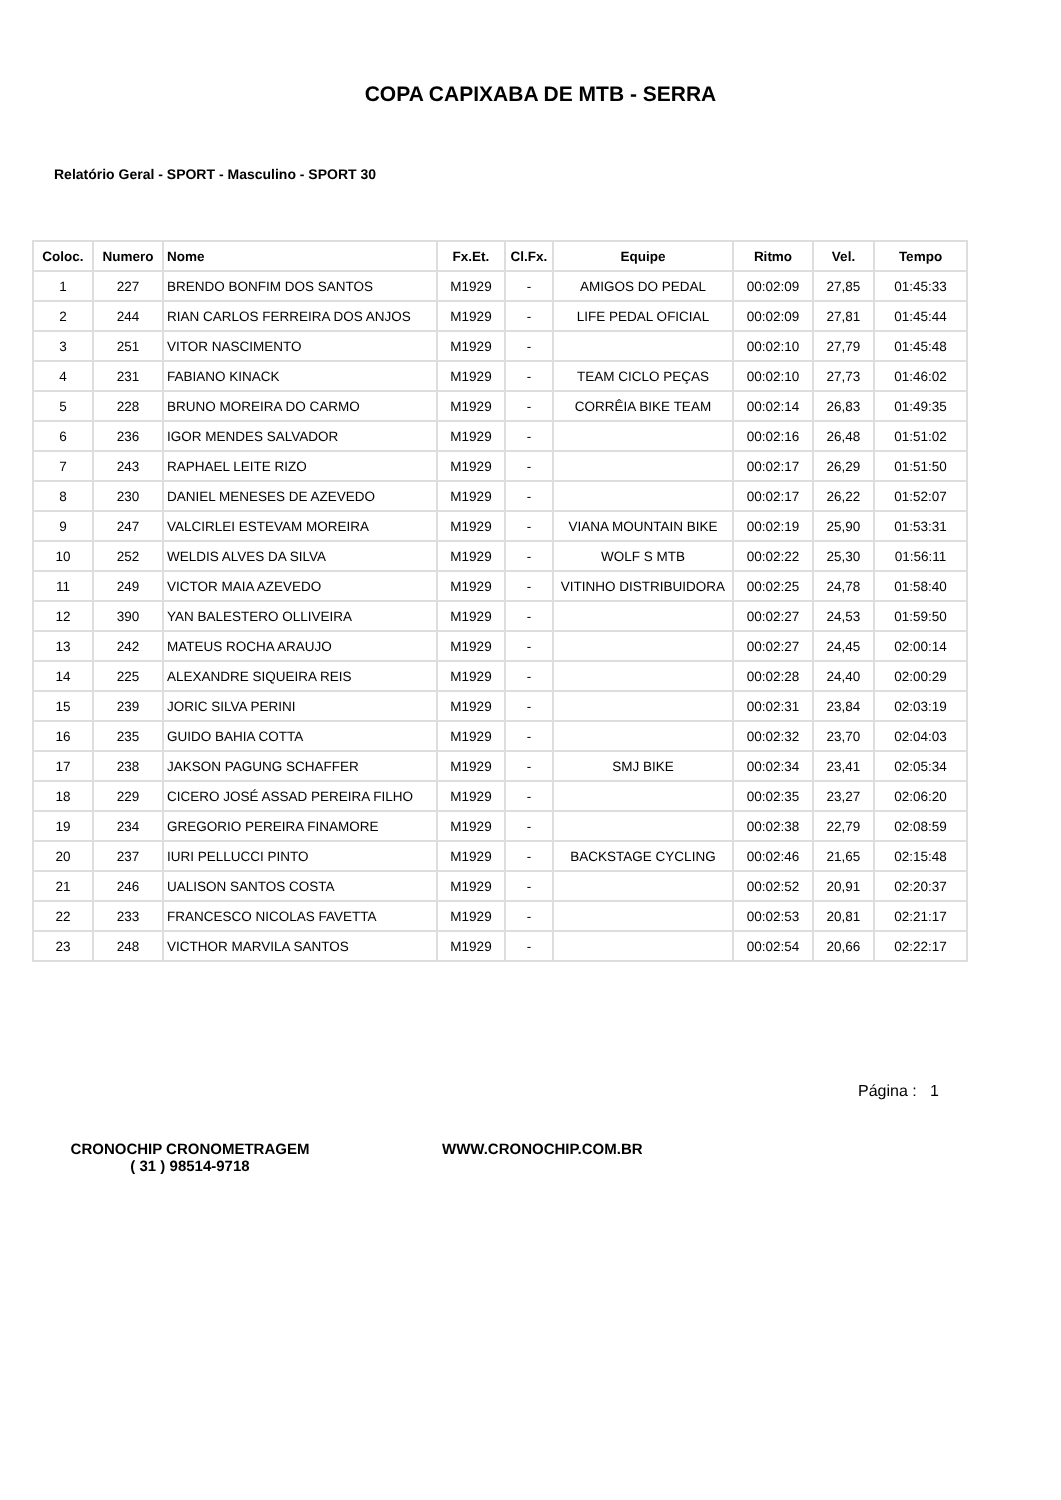COPA CAPIXABA DE MTB - SERRA
Relatório Geral - SPORT - Masculino - SPORT 30
| Coloc. | Numero | Nome | Fx.Et. | Cl.Fx. | Equipe | Ritmo | Vel. | Tempo |
| --- | --- | --- | --- | --- | --- | --- | --- | --- |
| 1 | 227 | BRENDO BONFIM DOS SANTOS | M1929 | - | AMIGOS DO PEDAL | 00:02:09 | 27,85 | 01:45:33 |
| 2 | 244 | RIAN CARLOS FERREIRA DOS ANJOS | M1929 | - | LIFE PEDAL OFICIAL | 00:02:09 | 27,81 | 01:45:44 |
| 3 | 251 | VITOR NASCIMENTO | M1929 | - | | 00:02:10 | 27,79 | 01:45:48 |
| 4 | 231 | FABIANO KINACK | M1929 | - | TEAM CICLO PEÇAS | 00:02:10 | 27,73 | 01:46:02 |
| 5 | 228 | BRUNO MOREIRA DO CARMO | M1929 | - | CORRÊIA BIKE TEAM | 00:02:14 | 26,83 | 01:49:35 |
| 6 | 236 | IGOR MENDES SALVADOR | M1929 | - | | 00:02:16 | 26,48 | 01:51:02 |
| 7 | 243 | RAPHAEL LEITE RIZO | M1929 | - | | 00:02:17 | 26,29 | 01:51:50 |
| 8 | 230 | DANIEL MENESES DE AZEVEDO | M1929 | - | | 00:02:17 | 26,22 | 01:52:07 |
| 9 | 247 | VALCIRLEI ESTEVAM MOREIRA | M1929 | - | VIANA MOUNTAIN BIKE | 00:02:19 | 25,90 | 01:53:31 |
| 10 | 252 | WELDIS ALVES DA SILVA | M1929 | - | WOLF S MTB | 00:02:22 | 25,30 | 01:56:11 |
| 11 | 249 | VICTOR MAIA AZEVEDO | M1929 | - | VITINHO DISTRIBUIDORA | 00:02:25 | 24,78 | 01:58:40 |
| 12 | 390 | YAN BALESTERO OLLIVEIRA | M1929 | - | | 00:02:27 | 24,53 | 01:59:50 |
| 13 | 242 | MATEUS ROCHA ARAUJO | M1929 | - | | 00:02:27 | 24,45 | 02:00:14 |
| 14 | 225 | ALEXANDRE SIQUEIRA REIS | M1929 | - | | 00:02:28 | 24,40 | 02:00:29 |
| 15 | 239 | JORIC SILVA PERINI | M1929 | - | | 00:02:31 | 23,84 | 02:03:19 |
| 16 | 235 | GUIDO BAHIA COTTA | M1929 | - | | 00:02:32 | 23,70 | 02:04:03 |
| 17 | 238 | JAKSON PAGUNG SCHAFFER | M1929 | - | SMJ BIKE | 00:02:34 | 23,41 | 02:05:34 |
| 18 | 229 | CICERO JOSÉ ASSAD PEREIRA FILHO | M1929 | - | | 00:02:35 | 23,27 | 02:06:20 |
| 19 | 234 | GREGORIO PEREIRA FINAMORE | M1929 | - | | 00:02:38 | 22,79 | 02:08:59 |
| 20 | 237 | IURI PELLUCCI PINTO | M1929 | - | BACKSTAGE CYCLING | 00:02:46 | 21,65 | 02:15:48 |
| 21 | 246 | UALISON SANTOS COSTA | M1929 | - | | 00:02:52 | 20,91 | 02:20:37 |
| 22 | 233 | FRANCESCO NICOLAS FAVETTA | M1929 | - | | 00:02:53 | 20,81 | 02:21:17 |
| 23 | 248 | VICTHOR MARVILA SANTOS | M1929 | - | | 00:02:54 | 20,66 | 02:22:17 |
Página : 1
CRONOCHIP CRONOMETRAGEM
( 31 ) 98514-9718
WWW.CRONOCHIP.COM.BR